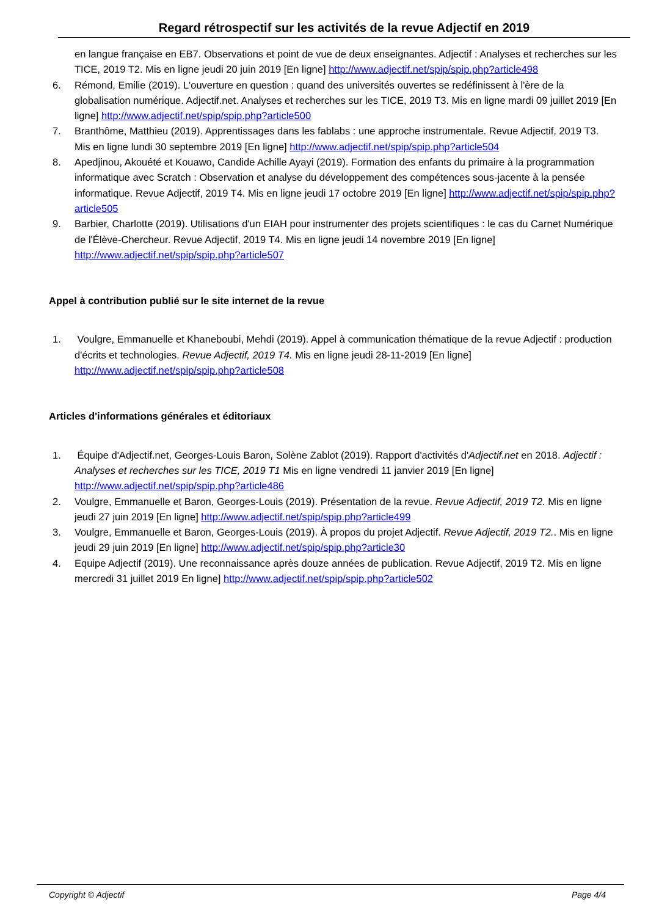Regard rétrospectif sur les activités de la revue Adjectif en 2019
en langue française en EB7. Observations et point de vue de deux enseignantes. Adjectif : Analyses et recherches sur les TICE, 2019 T2. Mis en ligne jeudi 20 juin 2019 [En ligne] http://www.adjectif.net/spip/spip.php?article498
6. Rémond, Emilie (2019). L'ouverture en question : quand des universités ouvertes se redéfinissent à l'ère de la globalisation numérique. Adjectif.net. Analyses et recherches sur les TICE, 2019 T3. Mis en ligne mardi 09 juillet 2019 [En ligne] http://www.adjectif.net/spip/spip.php?article500
7. Branthôme, Matthieu (2019). Apprentissages dans les fablabs : une approche instrumentale. Revue Adjectif, 2019 T3. Mis en ligne lundi 30 septembre 2019 [En ligne] http://www.adjectif.net/spip/spip.php?article504
8. Apedjinou, Akouété et Kouawo, Candide Achille Ayayi (2019). Formation des enfants du primaire à la programmation informatique avec Scratch : Observation et analyse du développement des compétences sous-jacente à la pensée informatique. Revue Adjectif, 2019 T4. Mis en ligne jeudi 17 octobre 2019 [En ligne] http://www.adjectif.net/spip/spip.php?article505
9. Barbier, Charlotte (2019). Utilisations d'un EIAH pour instrumenter des projets scientifiques : le cas du Carnet Numérique de l'Élève-Chercheur. Revue Adjectif, 2019 T4. Mis en ligne jeudi 14 novembre 2019 [En ligne] http://www.adjectif.net/spip/spip.php?article507
Appel à contribution publié sur le site internet de la revue
1. Voulgre, Emmanuelle et Khaneboubi, Mehdi (2019). Appel à communication thématique de la revue Adjectif : production d'écrits et technologies. Revue Adjectif, 2019 T4. Mis en ligne jeudi 28-11-2019 [En ligne] http://www.adjectif.net/spip/spip.php?article508
Articles d'informations générales et éditoriaux
1. Équipe d'Adjectif.net, Georges-Louis Baron, Solène Zablot (2019). Rapport d'activités d'Adjectif.net en 2018. Adjectif : Analyses et recherches sur les TICE, 2019 T1 Mis en ligne vendredi 11 janvier 2019 [En ligne] http://www.adjectif.net/spip/spip.php?article486
2. Voulgre, Emmanuelle et Baron, Georges-Louis (2019). Présentation de la revue. Revue Adjectif, 2019 T2. Mis en ligne jeudi 27 juin 2019 [En ligne] http://www.adjectif.net/spip/spip.php?article499
3. Voulgre, Emmanuelle et Baron, Georges-Louis (2019). À propos du projet Adjectif. Revue Adjectif, 2019 T2.. Mis en ligne jeudi 29 juin 2019 [En ligne] http://www.adjectif.net/spip/spip.php?article30
4. Equipe Adjectif (2019). Une reconnaissance après douze années de publication. Revue Adjectif, 2019 T2. Mis en ligne mercredi 31 juillet 2019 En ligne] http://www.adjectif.net/spip/spip.php?article502
Copyright © Adjectif Page 4/4